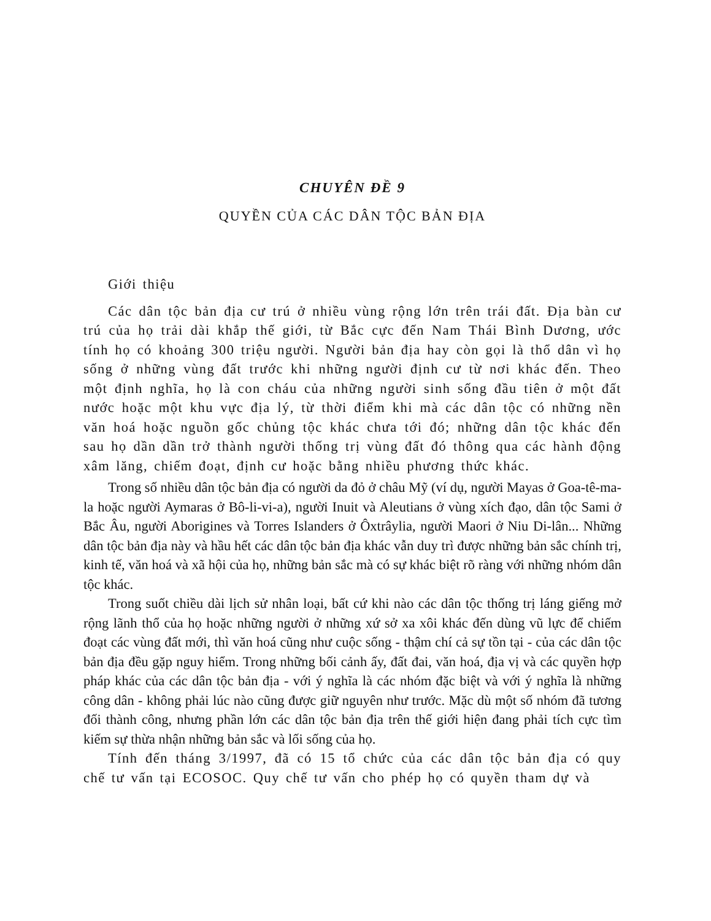CHUYÊN ĐỀ 9
QUYỀN CỦA CÁC DÂN TỘC BẢN ĐỊA
Giới thiệu
Các dân tộc bản địa cư trú ở nhiều vùng rộng lớn trên trái đất. Địa bàn cư trú của họ trải dài khắp thế giới, từ Bắc cực đến Nam Thái Bình Dương, ước tính họ có khoảng 300 triệu người. Người bản địa hay còn gọi là thổ dân vì họ sống ở những vùng đất trước khi những người định cư từ nơi khác đến. Theo một định nghĩa, họ là con cháu của những người sinh sống đầu tiên ở một đất nước hoặc một khu vực địa lý, từ thời điểm khi mà các dân tộc có những nền văn hoá hoặc nguồn gốc chủng tộc khác chưa tới đó; những dân tộc khác đến sau họ dần dần trở thành người thống trị vùng đất đó thông qua các hành động xâm lăng, chiếm đoạt, định cư hoặc bằng nhiều phương thức khác.
Trong số nhiều dân tộc bản địa có người da đỏ ở châu Mỹ (ví dụ, người Mayas ở Goa-tê-ma-la hoặc người Aymaras ở Bô-li-vi-a), người Inuit và Aleutians ở vùng xích đạo, dân tộc Sami ở Bắc Âu, người Aborigines và Torres Islanders ở Ôxtrâylia, người Maori ở Niu Di-lân... Những dân tộc bản địa này và hầu hết các dân tộc bản địa khác vẫn duy trì được những bản sắc chính trị, kinh tế, văn hoá và xã hội của họ, những bản sắc mà có sự khác biệt rõ ràng với những nhóm dân tộc khác.
Trong suốt chiều dài lịch sử nhân loại, bất cứ khi nào các dân tộc thống trị láng giếng mở rộng lãnh thổ của họ hoặc những người ở những xứ sở xa xôi khác đến dùng vũ lực để chiếm đoạt các vùng đất mới, thì văn hoá cũng như cuộc sống - thậm chí cả sự tồn tại - của các dân tộc bản địa đều gặp nguy hiểm. Trong những bối cảnh ấy, đất đai, văn hoá, địa vị và các quyền hợp pháp khác của các dân tộc bản địa - với ý nghĩa là các nhóm đặc biệt và với ý nghĩa là những công dân - không phải lúc nào cũng được giữ nguyên như trước. Mặc dù một số nhóm đã tương đối thành công, nhưng phần lớn các dân tộc bản địa trên thế giới hiện đang phải tích cực tìm kiếm sự thừa nhận những bản sắc và lối sống của họ.
Tính đến tháng 3/1997, đã có 15 tổ chức của các dân tộc bản địa có quy chế tư vấn tại ECOSOC. Quy chế tư vấn cho phép họ có quyền tham dự và